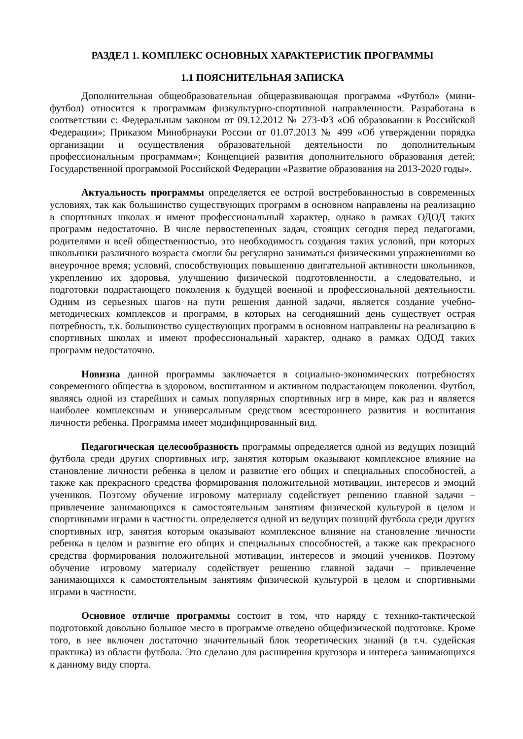РАЗДЕЛ 1. КОМПЛЕКС ОСНОВНЫХ ХАРАКТЕРИСТИК ПРОГРАММЫ
1.1 ПОЯСНИТЕЛЬНАЯ ЗАПИСКА
Дополнительная общеобразовательная общеразвивающая программа «Футбол» (мини-футбол) относится к программам физкультурно-спортивной направленности. Разработана в соответствии с: Федеральным законом от 09.12.2012 № 273-ФЗ «Об образовании в Российской Федерации»; Приказом Минобрнауки России от 01.07.2013 № 499 «Об утверждении порядка организации и осуществления образовательной деятельности по дополнительным профессиональным программам»; Концепцией развития дополнительного образования детей; Государственной программой Российской Федерации «Развитие образования на 2013-2020 годы».
Актуальность программы определяется ее острой востребованностью в современных условиях, так как большинство существующих программ в основном направлены на реализацию в спортивных школах и имеют профессиональный характер, однако в рамках ОДОД таких программ недостаточно. В числе первостепенных задач, стоящих сегодня перед педагогами, родителями и всей общественностью, это необходимость создания таких условий, при которых школьники различного возраста смогли бы регулярно заниматься физическими упражнениями во внеурочное время; условий, способствующих повышению двигательной активности школьников, укреплению их здоровья, улучшению физической подготовленности, а следовательно, и подготовки подрастающего поколения к будущей военной и профессиональной деятельности. Одним из серьезных шагов на пути решения данной задачи, является создание учебно-методических комплексов и программ, в которых на сегодняшний день существует острая потребность, т.к. большинство существующих программ в основном направлены на реализацию в спортивных школах и имеют профессиональный характер, однако в рамках ОДОД таких программ недостаточно.
Новизна данной программы заключается в социально-экономических потребностях современного общества в здоровом, воспитанном и активном подрастающем поколении. Футбол, являясь одной из старейших и самых популярных спортивных игр в мире, как раз и является наиболее комплексным и универсальным средством всестороннего развития и воспитания личности ребенка. Программа имеет модифицированный вид.
Педагогическая целесообразность программы определяется одной из ведущих позиций футбола среди других спортивных игр, занятия которым оказывают комплексное влияние на становление личности ребенка в целом и развитие его общих и специальных способностей, а также как прекрасного средства формирования положительной мотивации, интересов и эмоций учеников. Поэтому обучение игровому материалу содействует решению главной задачи – привлечение занимающихся к самостоятельным занятиям физической культурой в целом и спортивными играми в частности. определяется одной из ведущих позиций футбола среди других спортивных игр, занятия которым оказывают комплексное влияние на становление личности ребенка в целом и развитие его общих и специальных способностей, а также как прекрасного средства формирования положительной мотивации, интересов и эмоций учеников. Поэтому обучение игровому материалу содействует решению главной задачи – привлечение занимающихся к самостоятельным занятиям физической культурой в целом и спортивными играми в частности.
Основное отличие программы состоит в том, что наряду с технико-тактической подготовкой довольно большое место в программе отведено общефизической подготовке. Кроме того, в нее включен достаточно значительный блок теоретических знаний (в т.ч. судейская практика) из области футбола. Это сделано для расширения кругозора и интереса занимающихся к данному виду спорта.